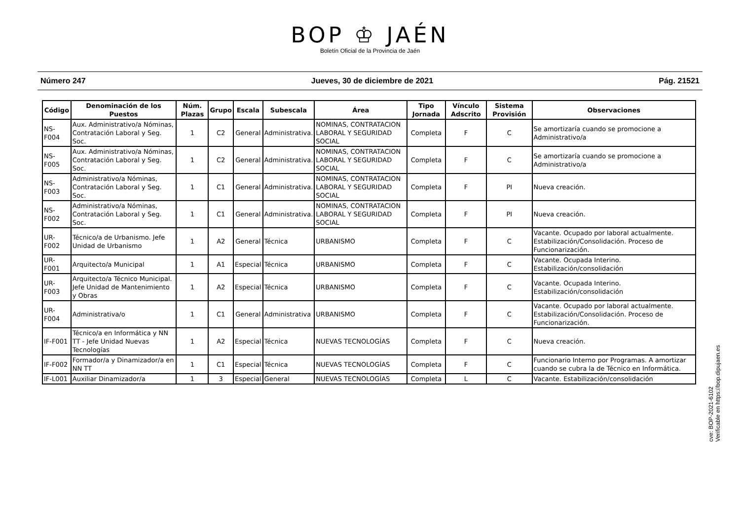BOP ♔ JAÉN
Boletín Oficial de la Provincia de Jaén
Número 247 Jueves, 30 de diciembre de 2021 Pág. 21521
| Código | Denominación de los Puestos | Núm. Plazas | Grupo | Escala | Subescala | Área | Tipo Jornada | Vínculo Adscrito | Sistema Provisión | Observaciones |
| --- | --- | --- | --- | --- | --- | --- | --- | --- | --- | --- |
| NS-F004 | Aux. Administrativo/a Nóminas, Contratación Laboral y Seg. Soc. | 1 | C2 | General | Administrativa. | NOMINAS, CONTRATACION LABORAL Y SEGURIDAD SOCIAL | Completa | F | C | Se amortizaría cuando se promocione a Administrativo/a |
| NS-F005 | Aux. Administrativo/a Nóminas, Contratación Laboral y Seg. Soc. | 1 | C2 | General | Administrativa. | NOMINAS, CONTRATACION LABORAL Y SEGURIDAD SOCIAL | Completa | F | C | Se amortizaría cuando se promocione a Administrativo/a |
| NS-F003 | Administrativo/a Nóminas, Contratación Laboral y Seg. Soc. | 1 | C1 | General | Administrativa. | NOMINAS, CONTRATACION LABORAL Y SEGURIDAD SOCIAL | Completa | F | PI | Nueva creación. |
| NS-F002 | Administrativo/a Nóminas, Contratación Laboral y Seg. Soc. | 1 | C1 | General | Administrativa. | NOMINAS, CONTRATACION LABORAL Y SEGURIDAD SOCIAL | Completa | F | PI | Nueva creación. |
| UR-F002 | Técnico/a de Urbanismo. Jefe Unidad de Urbanismo | 1 | A2 | General | Técnica | URBANISMO | Completa | F | C | Vacante. Ocupado por laboral actualmente. Estabilización/Consolidación. Proceso de Funcionarización. |
| UR-F001 | Arquitecto/a Municipal | 1 | A1 | Especial | Técnica | URBANISMO | Completa | F | C | Vacante. Ocupada Interino. Estabilización/consolidación |
| UR-F003 | Arquitecto/a Técnico Municipal. Jefe Unidad de Mantenimiento y Obras | 1 | A2 | Especial | Técnica | URBANISMO | Completa | F | C | Vacante. Ocupada Interino. Estabilización/consolidación |
| UR-F004 | Administrativa/o | 1 | C1 | General | Administrativa | URBANISMO | Completa | F | C | Vacante. Ocupado por laboral actualmente. Estabilización/Consolidación. Proceso de Funcionarización. |
| IF-F001 | Técnico/a en Informática y NN TT - Jefe Unidad Nuevas Tecnologías | 1 | A2 | Especial | Técnica | NUEVAS TECNOLOGÍAS | Completa | F | C | Nueva creación. |
| IF-F002 | Formador/a y Dinamizador/a en NN TT | 1 | C1 | Especial | Técnica | NUEVAS TECNOLOGÍAS | Completa | F | C | Funcionario Interno por Programas. A amortizar cuando se cubra la de Técnico en Informática. |
| IF-L001 | Auxiliar Dinamizador/a | 1 | 3 | Especial | General | NUEVAS TECNOLOGÍAS | Completa | L | C | Vacante. Estabilización/consolidación |
cve: BOP-2021-6102
Verificable en https://bop.dipujaen.es